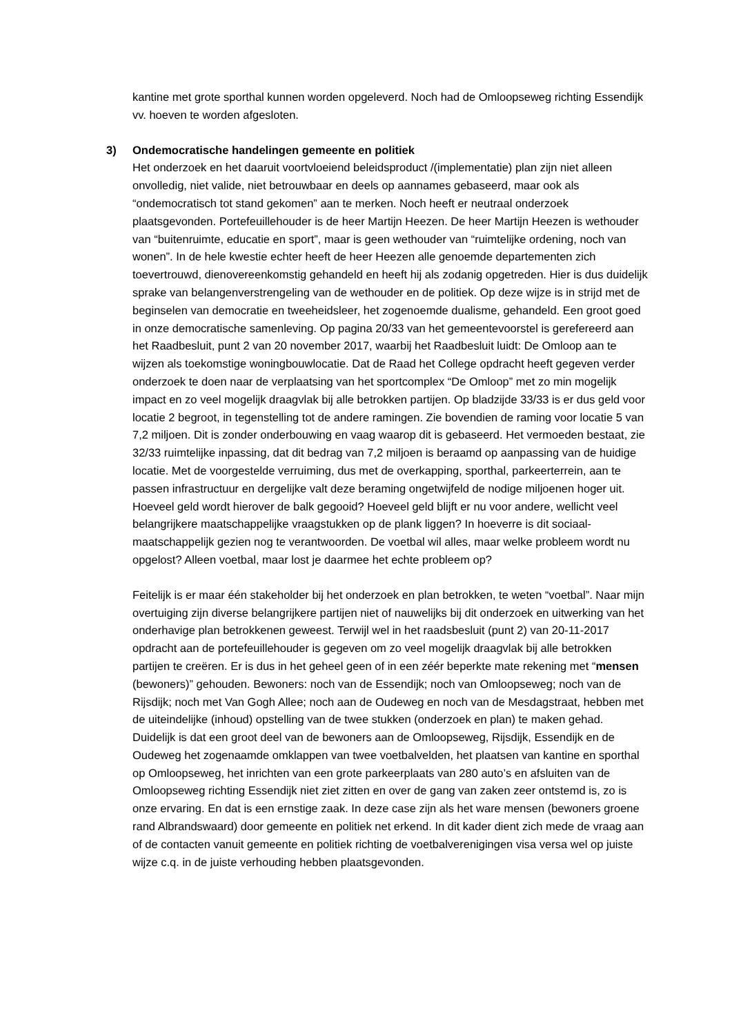kantine met grote sporthal kunnen worden opgeleverd. Noch had de Omloopseweg richting Essendijk vv. hoeven te worden afgesloten.
3) Ondemocratische handelingen gemeente en politiek
Het onderzoek en het daaruit voortvloeiend beleidsproduct /(implementatie) plan zijn niet alleen onvolledig, niet valide, niet betrouwbaar en deels op aannames gebaseerd, maar ook als “ondemocratisch tot stand gekomen” aan te merken. Noch heeft er neutraal onderzoek plaatsgevonden. Portefeuillehouder is de heer Martijn Heezen. De heer Martijn Heezen is wethouder van “buitenruimte, educatie en sport”, maar is geen wethouder van “ruimtelijke ordening, noch van wonen”. In de hele kwestie echter heeft de heer Heezen alle genoemde departementen zich toevertrouwd, dienovereenkomstig gehandeld en heeft hij als zodanig opgetreden. Hier is dus duidelijk sprake van belangenverstrengeling van de wethouder en de politiek. Op deze wijze is in strijd met de beginselen van democratie en tweeheidsleer, het zogenoemde dualisme, gehandeld. Een groot goed in onze democratische samenleving. Op pagina 20/33 van het gemeentevoorstel is gerefereerd aan het Raadbesluit, punt 2 van 20 november 2017, waarbij het Raadbesluit luidt: De Omloop aan te wijzen als toekomstige woningbouwlocatie. Dat de Raad het College opdracht heeft gegeven verder onderzoek te doen naar de verplaatsing van het sportcomplex “De Omloop” met zo min mogelijk impact en zo veel mogelijk draagvlak bij alle betrokken partijen. Op bladzijde 33/33 is er dus geld voor locatie 2 begroot, in tegenstelling tot de andere ramingen. Zie bovendien de raming voor locatie 5 van 7,2 miljoen. Dit is zonder onderbouwing en vaag waarop dit is gebaseerd. Het vermoeden bestaat, zie 32/33 ruimtelijke inpassing, dat dit bedrag van 7,2 miljoen is beraamd op aanpassing van de huidige locatie. Met de voorgestelde verruiming, dus met de overkapping, sporthal, parkeerterrein, aan te passen infrastructuur en dergelijke valt deze beraming ongetwijfeld de nodige miljoenen hoger uit. Hoeveel geld wordt hierover de balk gegooid? Hoeveel geld blijft er nu voor andere, wellicht veel belangrijkere maatschappelijke vraagstukken op de plank liggen? In hoeverre is dit sociaal-maatschappelijk gezien nog te verantwoorden. De voetbal wil alles, maar welke probleem wordt nu opgelost? Alleen voetbal, maar lost je daarmee het echte probleem op?
Feitelijk is er maar één stakeholder bij het onderzoek en plan betrokken, te weten “voetbal”. Naar mijn overtuiging zijn diverse belangrijkere partijen niet of nauwelijks bij dit onderzoek en uitwerking van het onderhavige plan betrokkenen geweest. Terwijl wel in het raadsbesluit (punt 2) van 20-11-2017 opdracht aan de portefeuillehouder is gegeven om zo veel mogelijk draagvlak bij alle betrokken partijen te creëren. Er is dus in het geheel geen of in een zéér beperkte mate rekening met “mensen (bewoners)” gehouden. Bewoners: noch van de Essendijk; noch van Omloopseweg; noch van de Rijsdijk; noch met Van Gogh Allee; noch aan de Oudeweg en noch van de Mesdagstraat, hebben met de uiteindelijke (inhoud) opstelling van de twee stukken (onderzoek en plan) te maken gehad. Duidelijk is dat een groot deel van de bewoners aan de Omloopseweg, Rijsdijk, Essendijk en de Oudeweg het zogenaamde omklappen van twee voetbalvelden, het plaatsen van kantine en sporthal op Omloopseweg, het inrichten van een grote parkeerplaats van 280 auto’s en afsluiten van de Omloopseweg richting Essendijk niet ziet zitten en over de gang van zaken zeer ontstemd is, zo is onze ervaring. En dat is een ernstige zaak. In deze case zijn als het ware mensen (bewoners groene rand Albrandswaard) door gemeente en politiek net erkend. In dit kader dient zich mede de vraag aan of de contacten vanuit gemeente en politiek richting de voetbalverenigingen visa versa wel op juiste wijze c.q. in de juiste verhouding hebben plaatsgevonden.